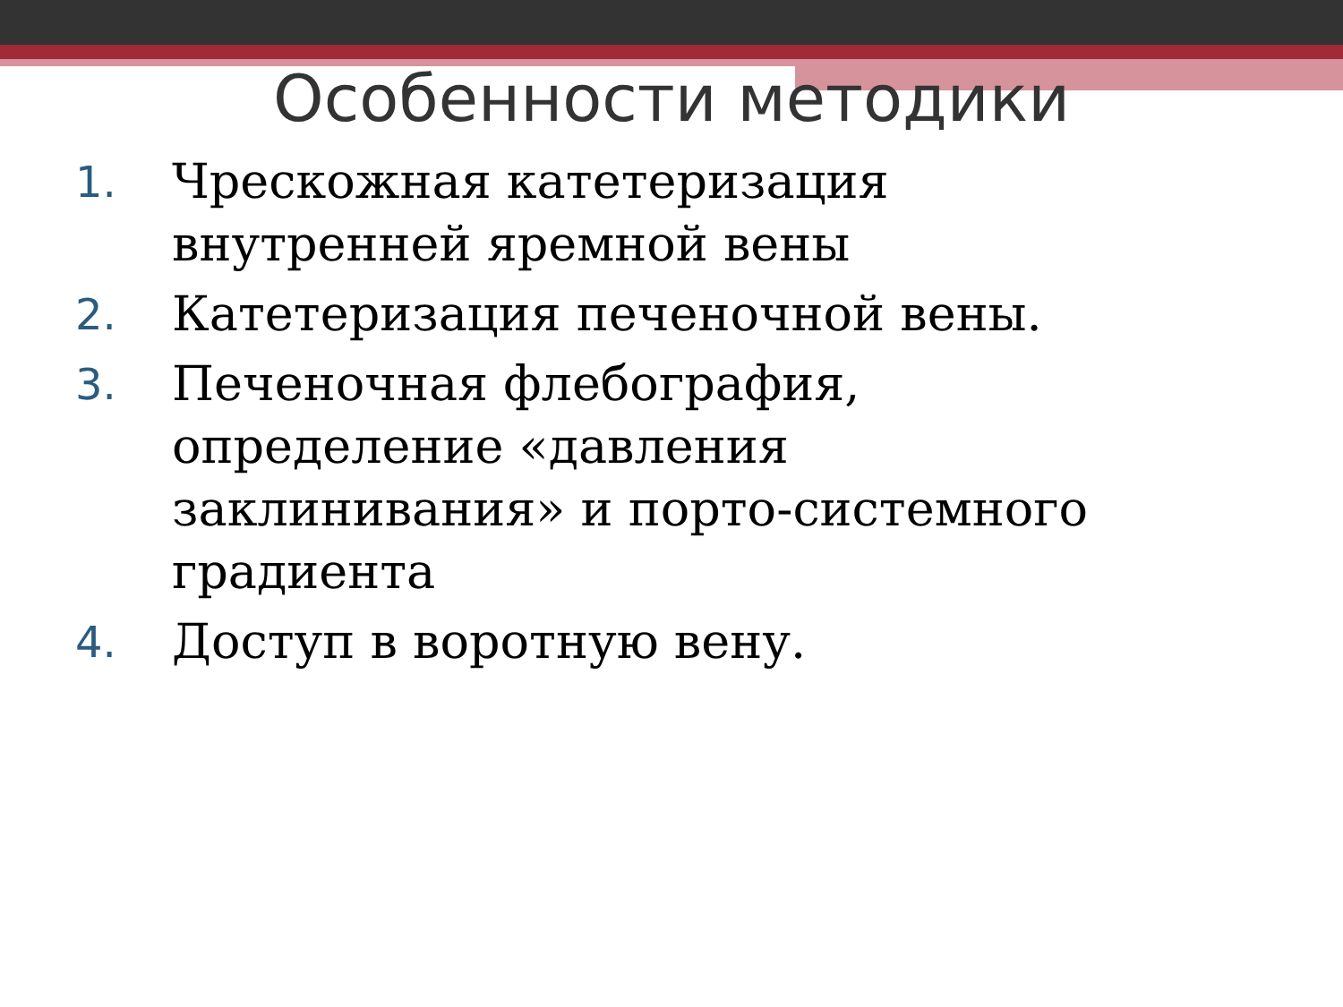Особенности методики
1. Чрескожная катетеризация внутренней яремной вены
2. Катетеризация печеночной вены.
3. Печеночная флебография, определение «давления заклинивания» и порто-системного градиента
4. Доступ в воротную вену.